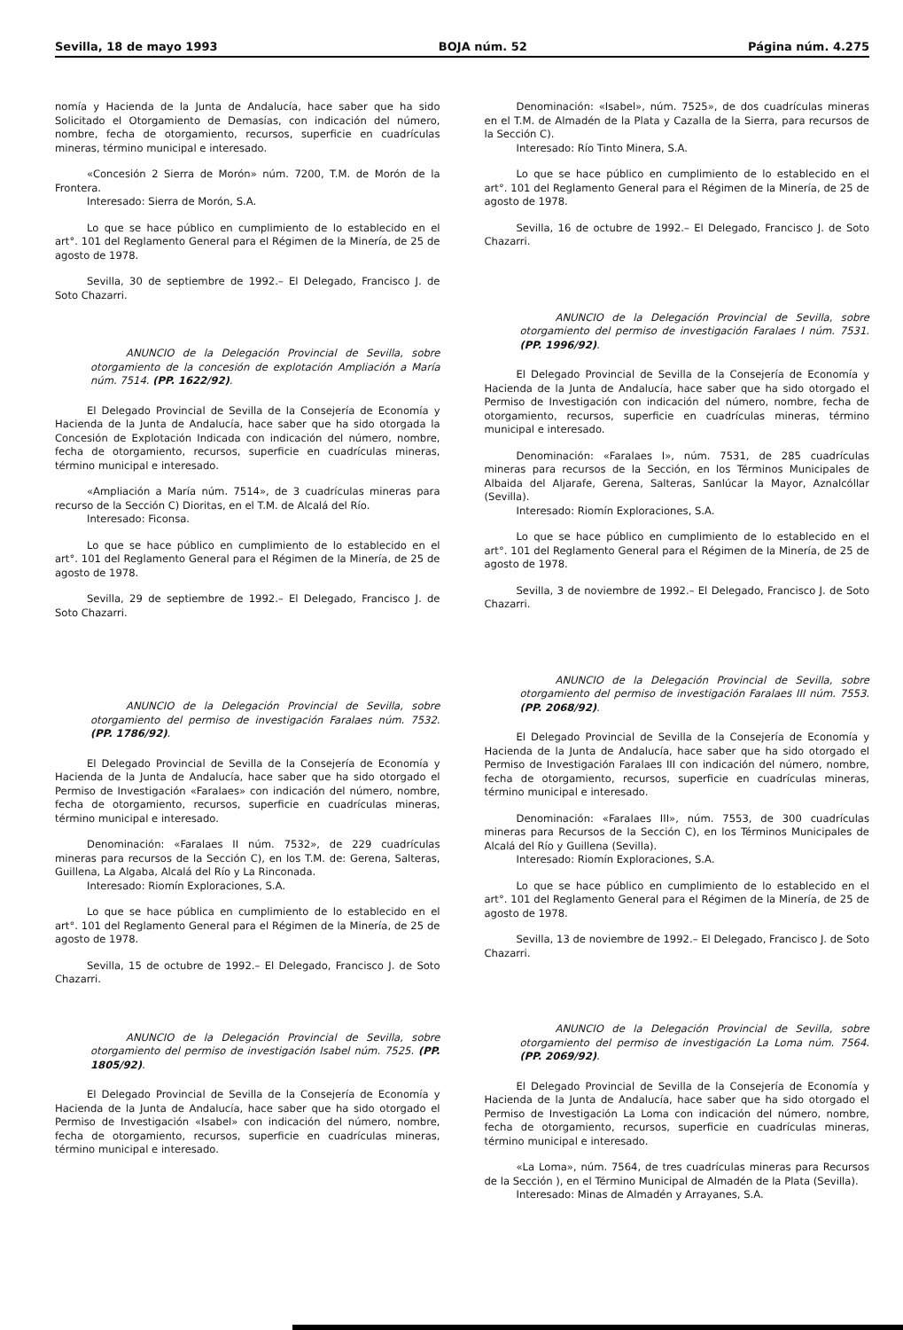Sevilla, 18 de mayo 1993 BOJA núm. 52 Página núm. 4.275
nomía y Hacienda de la Junta de Andalucía, hace saber que ha sido Solicitado el Otorgamiento de Demasías, con indicación del número, nombre, fecha de otorgamiento, recursos, superficie en cuadrículas mineras, término municipal e interesado.
«Concesión 2 Sierra de Morón» núm. 7200, T.M. de Morón de la Frontera.
Interesado: Sierra de Morón, S.A.
Lo que se hace público en cumplimiento de lo establecido en el art°. 101 del Reglamento General para el Régimen de la Minería, de 25 de agosto de 1978.
Sevilla, 30 de septiembre de 1992.– El Delegado, Francisco J. de Soto Chazarri.
ANUNCIO de la Delegación Provincial de Sevilla, sobre otorgamiento de la concesión de explotación Ampliación a María núm. 7514. (PP. 1622/92).
El Delegado Provincial de Sevilla de la Consejería de Economía y Hacienda de la Junta de Andalucía, hace saber que ha sido otorgada la Concesión de Explotación Indicada con indicación del número, nombre, fecha de otorgamiento, recursos, superficie en cuadrículas mineras, término municipal e interesado.
«Ampliación a María núm. 7514», de 3 cuadrículas mineras para recurso de la Sección C) Dioritas, en el T.M. de Alcalá del Río.
Interesado: Ficonsa.
Lo que se hace público en cumplimiento de lo establecido en el art°. 101 del Reglamento General para el Régimen de la Minería, de 25 de agosto de 1978.
Sevilla, 29 de septiembre de 1992.– El Delegado, Francisco J. de Soto Chazarri.
ANUNCIO de la Delegación Provincial de Sevilla, sobre otorgamiento del permiso de investigación Faralaes núm. 7532. (PP. 1786/92).
El Delegado Provincial de Sevilla de la Consejería de Economía y Hacienda de la Junta de Andalucía, hace saber que ha sido otorgado el Permiso de Investigación «Faralaes» con indicación del número, nombre, fecha de otorgamiento, recursos, superficie en cuadrículas mineras, término municipal e interesado.
Denominación: «Faralaes II núm. 7532», de 229 cuadrículas mineras para recursos de la Sección C), en los T.M. de: Gerena, Salteras, Guillena, La Algaba, Alcalá del Río y La Rinconada.
Interesado: Riomín Exploraciones, S.A.
Lo que se hace pública en cumplimiento de lo establecido en el art°. 101 del Reglamento General para el Régimen de la Minería, de 25 de agosto de 1978.
Sevilla, 15 de octubre de 1992.– El Delegado, Francisco J. de Soto Chazarri.
ANUNCIO de la Delegación Provincial de Sevilla, sobre otorgamiento del permiso de investigación Isabel núm. 7525. (PP. 1805/92).
El Delegado Provincial de Sevilla de la Consejería de Economía y Hacienda de la Junta de Andalucía, hace saber que ha sido otorgado el Permiso de Investigación «Isabel» con indicación del número, nombre, fecha de otorgamiento, recursos, superficie en cuadrículas mineras, término municipal e interesado.
Denominación: «Isabel», núm. 7525», de dos cuadrículas mineras en el T.M. de Almadén de la Plata y Cazalla de la Sierra, para recursos de la Sección C).
Interesado: Río Tinto Minera, S.A.
Lo que se hace público en cumplimiento de lo establecido en el art°. 101 del Reglamento General para el Régimen de la Minería, de 25 de agosto de 1978.
Sevilla, 16 de octubre de 1992.– El Delegado, Francisco J. de Soto Chazarri.
ANUNCIO de la Delegación Provincial de Sevilla, sobre otorgamiento del permiso de investigación Faralaes I núm. 7531. (PP. 1996/92).
El Delegado Provincial de Sevilla de la Consejería de Economía y Hacienda de la Junta de Andalucía, hace saber que ha sido otorgado el Permiso de Investigación con indicación del número, nombre, fecha de otorgamiento, recursos, superficie en cuadrículas mineras, término municipal e interesado.
Denominación: «Faralaes I», núm. 7531, de 285 cuadrículas mineras para recursos de la Sección, en los Términos Municipales de Albaida del Aljarafe, Gerena, Salteras, Sanlúcar la Mayor, Aznalcóllar (Sevilla).
Interesado: Riomín Exploraciones, S.A.
Lo que se hace público en cumplimiento de lo establecido en el art°. 101 del Reglamento General para el Régimen de la Minería, de 25 de agosto de 1978.
Sevilla, 3 de noviembre de 1992.– El Delegado, Francisco J. de Soto Chazarri.
ANUNCIO de la Delegación Provincial de Sevilla, sobre otorgamiento del permiso de investigación Faralaes III núm. 7553. (PP. 2068/92).
El Delegado Provincial de Sevilla de la Consejería de Economía y Hacienda de la Junta de Andalucía, hace saber que ha sido otorgado el Permiso de Investigación Faralaes III con indicación del número, nombre, fecha de otorgamiento, recursos, superficie en cuadrículas mineras, término municipal e interesado.
Denominación: «Faralaes III», núm. 7553, de 300 cuadrículas mineras para Recursos de la Sección C), en los Términos Municipales de Alcalá del Río y Guillena (Sevilla).
Interesado: Riomín Exploraciones, S.A.
Lo que se hace público en cumplimiento de lo establecido en el art°. 101 del Reglamento General para el Régimen de la Minería, de 25 de agosto de 1978.
Sevilla, 13 de noviembre de 1992.– El Delegado, Francisco J. de Soto Chazarri.
ANUNCIO de la Delegación Provincial de Sevilla, sobre otorgamiento del permiso de investigación La Loma núm. 7564. (PP. 2069/92).
El Delegado Provincial de Sevilla de la Consejería de Economía y Hacienda de la Junta de Andalucía, hace saber que ha sido otorgado el Permiso de Investigación La Loma con indicación del número, nombre, fecha de otorgamiento, recursos, superficie en cuadrículas mineras, término municipal e interesado.
«La Loma», núm. 7564, de tres cuadrículas mineras para Recursos de la Sección ), en el Término Municipal de Almadén de la Plata (Sevilla).
Interesado: Minas de Almadén y Arrayanes, S.A.